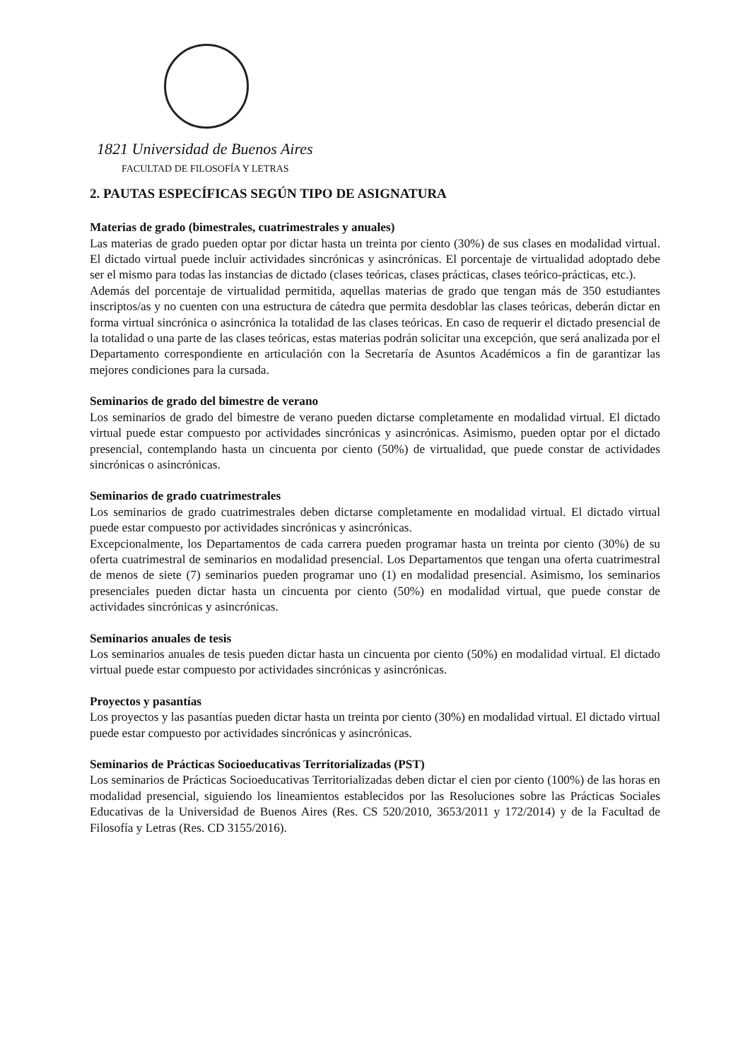1821 Universidad de Buenos Aires
FACULTAD DE FILOSOFÍA Y LETRAS
2. PAUTAS ESPECÍFICAS SEGÚN TIPO DE ASIGNATURA
Materias de grado (bimestrales, cuatrimestrales y anuales)
Las materias de grado pueden optar por dictar hasta un treinta por ciento (30%) de sus clases en modalidad virtual. El dictado virtual puede incluir actividades sincrónicas y asincrónicas. El porcentaje de virtualidad adoptado debe ser el mismo para todas las instancias de dictado (clases teóricas, clases prácticas, clases teórico-prácticas, etc.).
Además del porcentaje de virtualidad permitida, aquellas materias de grado que tengan más de 350 estudiantes inscriptos/as y no cuenten con una estructura de cátedra que permita desdoblar las clases teóricas, deberán dictar en forma virtual sincrónica o asincrónica la totalidad de las clases teóricas. En caso de requerir el dictado presencial de la totalidad o una parte de las clases teóricas, estas materias podrán solicitar una excepción, que será analizada por el Departamento correspondiente en articulación con la Secretaría de Asuntos Académicos a fin de garantizar las mejores condiciones para la cursada.
Seminarios de grado del bimestre de verano
Los seminarios de grado del bimestre de verano pueden dictarse completamente en modalidad virtual. El dictado virtual puede estar compuesto por actividades sincrónicas y asincrónicas. Asimismo, pueden optar por el dictado presencial, contemplando hasta un cincuenta por ciento (50%) de virtualidad, que puede constar de actividades sincrónicas o asincrónicas.
Seminarios de grado cuatrimestrales
Los seminarios de grado cuatrimestrales deben dictarse completamente en modalidad virtual. El dictado virtual puede estar compuesto por actividades sincrónicas y asincrónicas.
Excepcionalmente, los Departamentos de cada carrera pueden programar hasta un treinta por ciento (30%) de su oferta cuatrimestral de seminarios en modalidad presencial. Los Departamentos que tengan una oferta cuatrimestral de menos de siete (7) seminarios pueden programar uno (1) en modalidad presencial. Asimismo, los seminarios presenciales pueden dictar hasta un cincuenta por ciento (50%) en modalidad virtual, que puede constar de actividades sincrónicas y asincrónicas.
Seminarios anuales de tesis
Los seminarios anuales de tesis pueden dictar hasta un cincuenta por ciento (50%) en modalidad virtual. El dictado virtual puede estar compuesto por actividades sincrónicas y asincrónicas.
Proyectos y pasantías
Los proyectos y las pasantías pueden dictar hasta un treinta por ciento (30%) en modalidad virtual. El dictado virtual puede estar compuesto por actividades sincrónicas y asincrónicas.
Seminarios de Prácticas Socioeducativas Territorializadas (PST)
Los seminarios de Prácticas Socioeducativas Territorializadas deben dictar el cien por ciento (100%) de las horas en modalidad presencial, siguiendo los lineamientos establecidos por las Resoluciones sobre las Prácticas Sociales Educativas de la Universidad de Buenos Aires (Res. CS 520/2010, 3653/2011 y 172/2014) y de la Facultad de Filosofía y Letras (Res. CD 3155/2016).